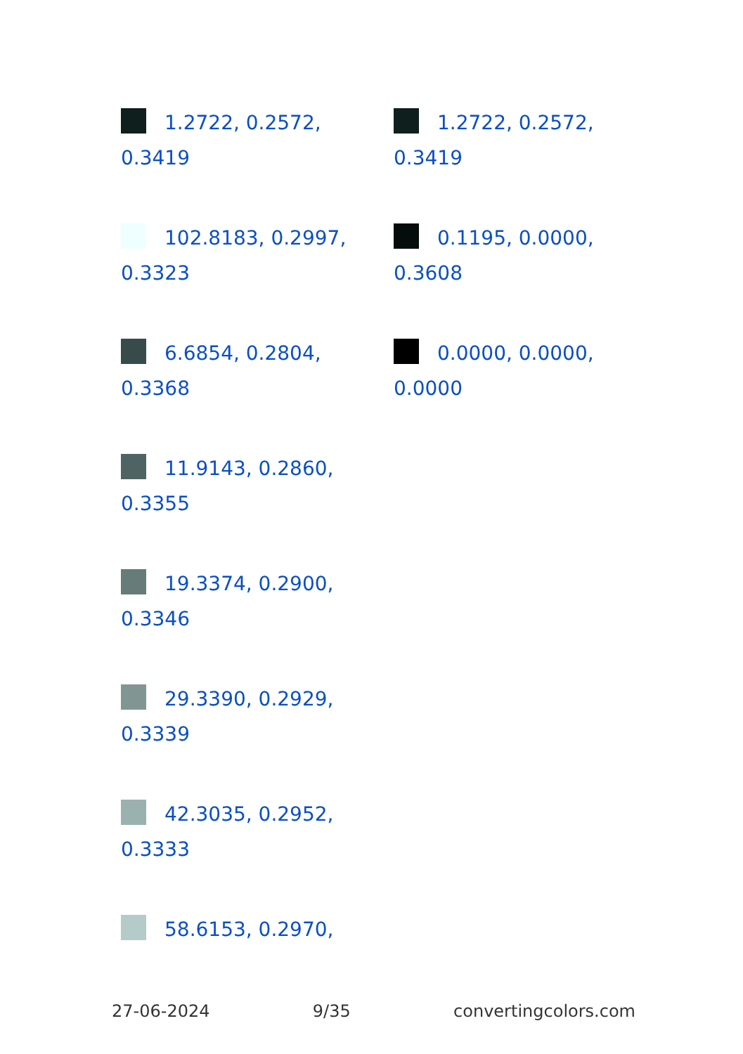1.2722, 0.2572, 0.3419
1.2722, 0.2572, 0.3419
102.8183, 0.2997, 0.3323
0.1195, 0.0000, 0.3608
6.6854, 0.2804, 0.3368
0.0000, 0.0000, 0.0000
11.9143, 0.2860, 0.3355
19.3374, 0.2900, 0.3346
29.3390, 0.2929, 0.3339
42.3035, 0.2952, 0.3333
58.6153, 0.2970,
27-06-2024 9/35 convertingcolors.com